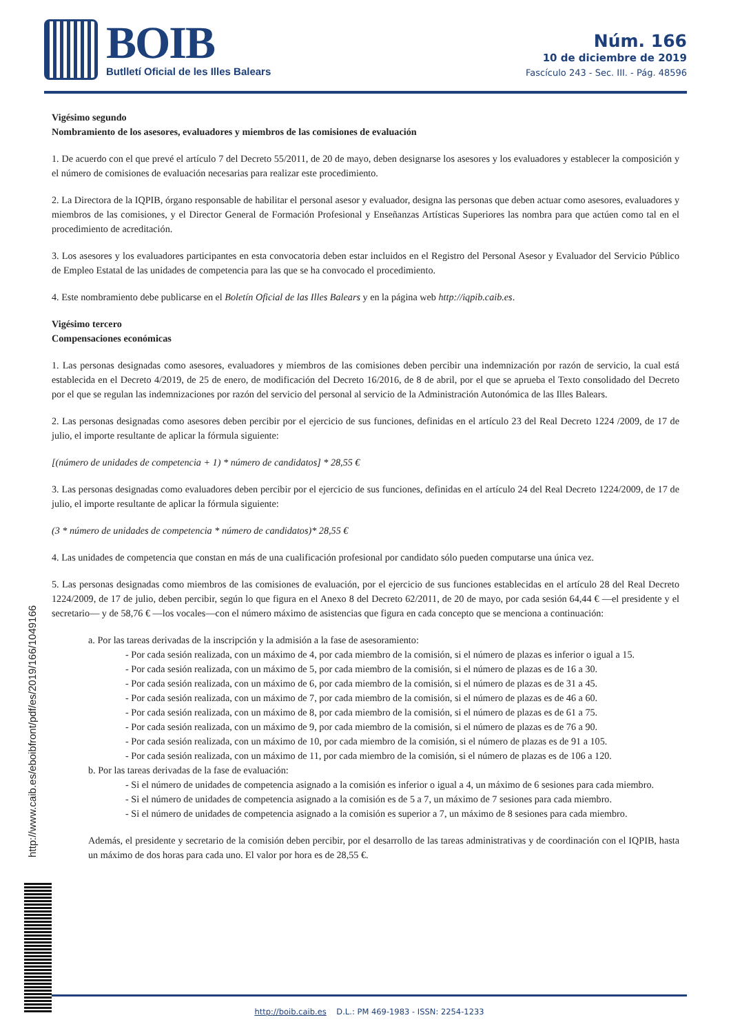BOIB
Butlletí Oficial de les Illes Balears
Núm. 166
10 de diciembre de 2019
Fascículo 243 - Sec. III. - Pág. 48596
Vigésimo segundo
Nombramiento de los asesores, evaluadores y miembros de las comisiones de evaluación
1. De acuerdo con el que prevé el artículo 7 del Decreto 55/2011, de 20 de mayo, deben designarse los asesores y los evaluadores y establecer la composición y el número de comisiones de evaluación necesarias para realizar este procedimiento.
2. La Directora de la IQPIB, órgano responsable de habilitar el personal asesor y evaluador, designa las personas que deben actuar como asesores, evaluadores y miembros de las comisiones, y el Director General de Formación Profesional y Enseñanzas Artísticas Superiores las nombra para que actúen como tal en el procedimiento de acreditación.
3. Los asesores y los evaluadores participantes en esta convocatoria deben estar incluidos en el Registro del Personal Asesor y Evaluador del Servicio Público de Empleo Estatal de las unidades de competencia para las que se ha convocado el procedimiento.
4. Este nombramiento debe publicarse en el Boletín Oficial de las Illes Balears y en la página web http://iqpib.caib.es.
Vigésimo tercero
Compensaciones económicas
1. Las personas designadas como asesores, evaluadores y miembros de las comisiones deben percibir una indemnización por razón de servicio, la cual está establecida en el Decreto 4/2019, de 25 de enero, de modificación del Decreto 16/2016, de 8 de abril, por el que se aprueba el Texto consolidado del Decreto por el que se regulan las indemnizaciones por razón del servicio del personal al servicio de la Administración Autonómica de las Illes Balears.
2. Las personas designadas como asesores deben percibir por el ejercicio de sus funciones, definidas en el artículo 23 del Real Decreto 1224 /2009, de 17 de julio, el importe resultante de aplicar la fórmula siguiente:
[(número de unidades de competencia + 1) * número de candidatos] * 28,55 €
3. Las personas designadas como evaluadores deben percibir por el ejercicio de sus funciones, definidas en el artículo 24 del Real Decreto 1224/2009, de 17 de julio, el importe resultante de aplicar la fórmula siguiente:
(3 * número de unidades de competencia * número de candidatos)* 28,55 €
4. Las unidades de competencia que constan en más de una cualificación profesional por candidato sólo pueden computarse una única vez.
5. Las personas designadas como miembros de las comisiones de evaluación, por el ejercicio de sus funciones establecidas en el artículo 28 del Real Decreto 1224/2009, de 17 de julio, deben percibir, según lo que figura en el Anexo 8 del Decreto 62/2011, de 20 de mayo, por cada sesión 64,44 € —el presidente y el secretario— y de 58,76 € —los vocales—con el número máximo de asistencias que figura en cada concepto que se menciona a continuación:
a. Por las tareas derivadas de la inscripción y la admisión a la fase de asesoramiento:
- Por cada sesión realizada, con un máximo de 4, por cada miembro de la comisión, si el número de plazas es inferior o igual a 15.
- Por cada sesión realizada, con un máximo de 5, por cada miembro de la comisión, si el número de plazas es de 16 a 30.
- Por cada sesión realizada, con un máximo de 6, por cada miembro de la comisión, si el número de plazas es de 31 a 45.
- Por cada sesión realizada, con un máximo de 7, por cada miembro de la comisión, si el número de plazas es de 46 a 60.
- Por cada sesión realizada, con un máximo de 8, por cada miembro de la comisión, si el número de plazas es de 61 a 75.
- Por cada sesión realizada, con un máximo de 9, por cada miembro de la comisión, si el número de plazas es de 76 a 90.
- Por cada sesión realizada, con un máximo de 10, por cada miembro de la comisión, si el número de plazas es de 91 a 105.
- Por cada sesión realizada, con un máximo de 11, por cada miembro de la comisión, si el número de plazas es de 106 a 120.
b. Por las tareas derivadas de la fase de evaluación:
- Si el número de unidades de competencia asignado a la comisión es inferior o igual a 4, un máximo de 6 sesiones para cada miembro.
- Si el número de unidades de competencia asignado a la comisión es de 5 a 7, un máximo de 7 sesiones para cada miembro.
- Si el número de unidades de competencia asignado a la comisión es superior a 7, un máximo de 8 sesiones para cada miembro.
Además, el presidente y secretario de la comisión deben percibir, por el desarrollo de las tareas administrativas y de coordinación con el IQPIB, hasta un máximo de dos horas para cada uno. El valor por hora es de 28,55 €.
http://www.caib.es/eboibfront/pdf/es/2019/166/1049166
http://boib.caib.es D.L.: PM 469-1983 - ISSN: 2254-1233